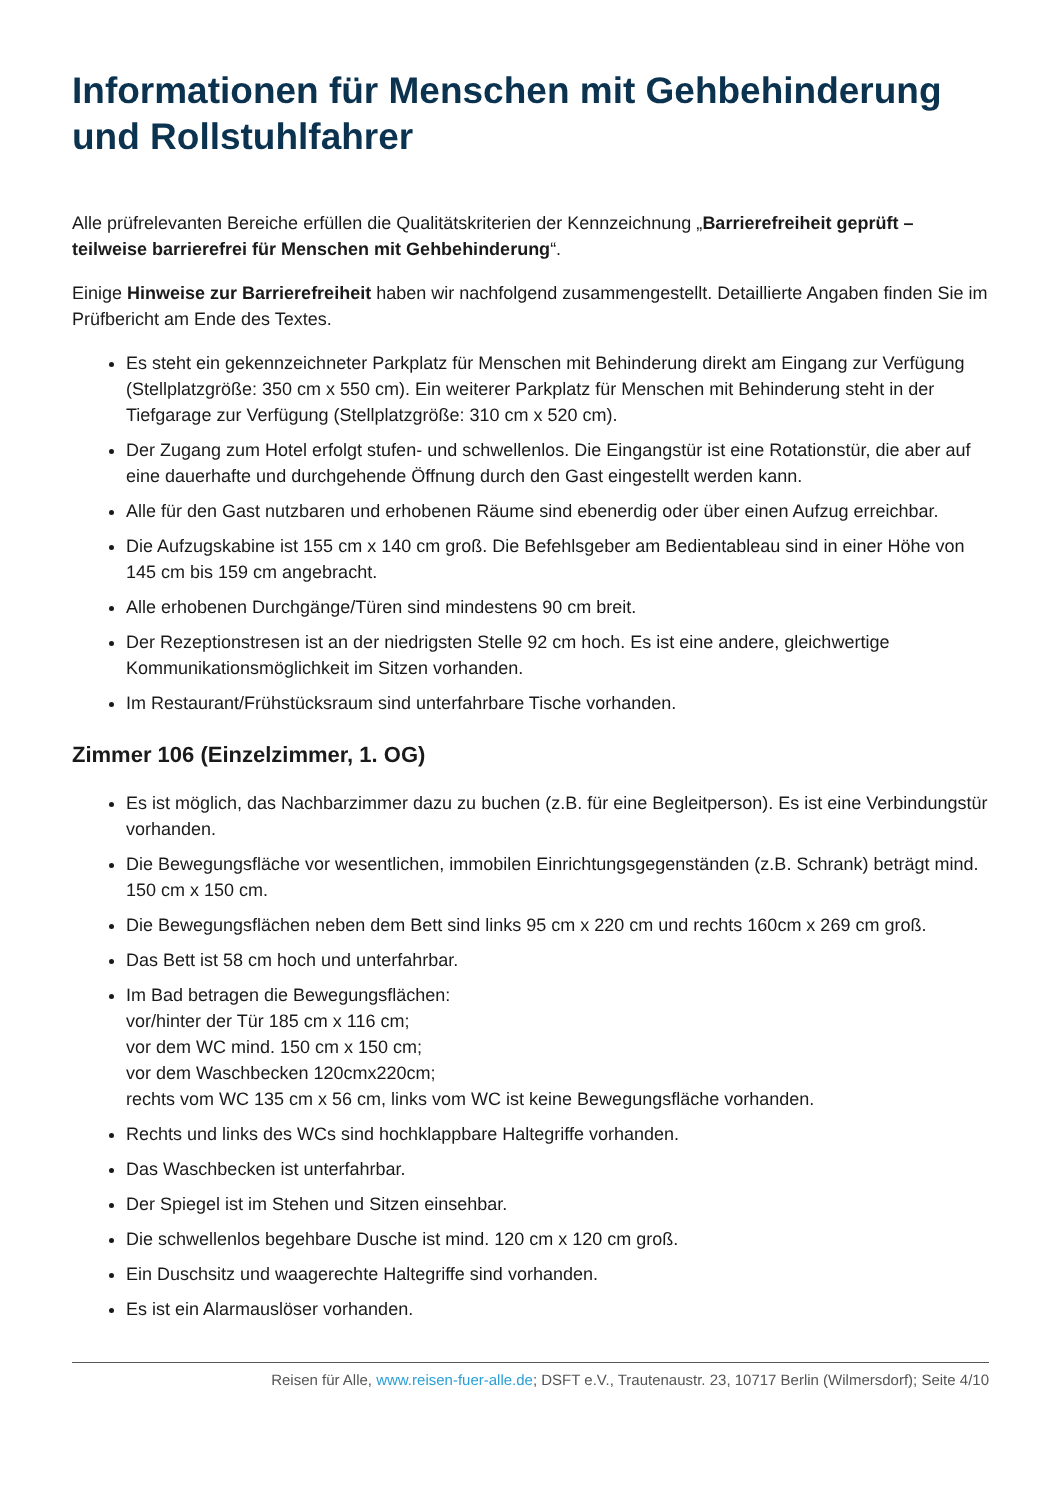Informationen für Menschen mit Gehbehinderung und Rollstuhlfahrer
Alle prüfrelevanten Bereiche erfüllen die Qualitätskriterien der Kennzeichnung „Barrierefreiheit geprüft – teilweise barrierefrei für Menschen mit Gehbehinderung“.
Einige Hinweise zur Barrierefreiheit haben wir nachfolgend zusammengestellt. Detaillierte Angaben finden Sie im Prüfbericht am Ende des Textes.
Es steht ein gekennzeichneter Parkplatz für Menschen mit Behinderung direkt am Eingang zur Verfügung (Stellplatzgröße: 350 cm x 550 cm). Ein weiterer Parkplatz für Menschen mit Behinderung steht in der Tiefgarage zur Verfügung (Stellplatzgröße: 310 cm x 520 cm).
Der Zugang zum Hotel erfolgt stufen- und schwellenlos. Die Eingangstür ist eine Rotationstür, die aber auf eine dauerhafte und durchgehende Öffnung durch den Gast eingestellt werden kann.
Alle für den Gast nutzbaren und erhobenen Räume sind ebenerdig oder über einen Aufzug erreichbar.
Die Aufzugskabine ist 155 cm x 140 cm groß. Die Befehlsgeber am Bedientableau sind in einer Höhe von 145 cm bis 159 cm angebracht.
Alle erhobenen Durchgänge/Türen sind mindestens 90 cm breit.
Der Rezeptionstresen ist an der niedrigsten Stelle 92 cm hoch. Es ist eine andere, gleichwertige Kommunikationsmöglichkeit im Sitzen vorhanden.
Im Restaurant/Frühstücksraum sind unterfahrbare Tische vorhanden.
Zimmer 106 (Einzelzimmer, 1. OG)
Es ist möglich, das Nachbarzimmer dazu zu buchen (z.B. für eine Begleitperson). Es ist eine Verbindungstür vorhanden.
Die Bewegungsfläche vor wesentlichen, immobilen Einrichtungsgegenständen (z.B. Schrank) beträgt mind. 150 cm x 150 cm.
Die Bewegungsflächen neben dem Bett sind links 95 cm x 220 cm und rechts 160cm x 269 cm groß.
Das Bett ist 58 cm hoch und unterfahrbar.
Im Bad betragen die Bewegungsflächen:
vor/hinter der Tür 185 cm x 116 cm;
vor dem WC mind. 150 cm x 150 cm;
vor dem Waschbecken 120cmx220cm;
rechts vom WC 135 cm x 56 cm, links vom WC ist keine Bewegungsfläche vorhanden.
Rechts und links des WCs sind hochklappbare Haltegriffe vorhanden.
Das Waschbecken ist unterfahrbar.
Der Spiegel ist im Stehen und Sitzen einsehbar.
Die schwellenlos begehbare Dusche ist mind. 120 cm x 120 cm groß.
Ein Duschsitz und waagerechte Haltegriffe sind vorhanden.
Es ist ein Alarmauslöser vorhanden.
Reisen für Alle, www.reisen-fuer-alle.de; DSFT e.V., Trautenaustr. 23, 10717 Berlin (Wilmersdorf); Seite 4/10